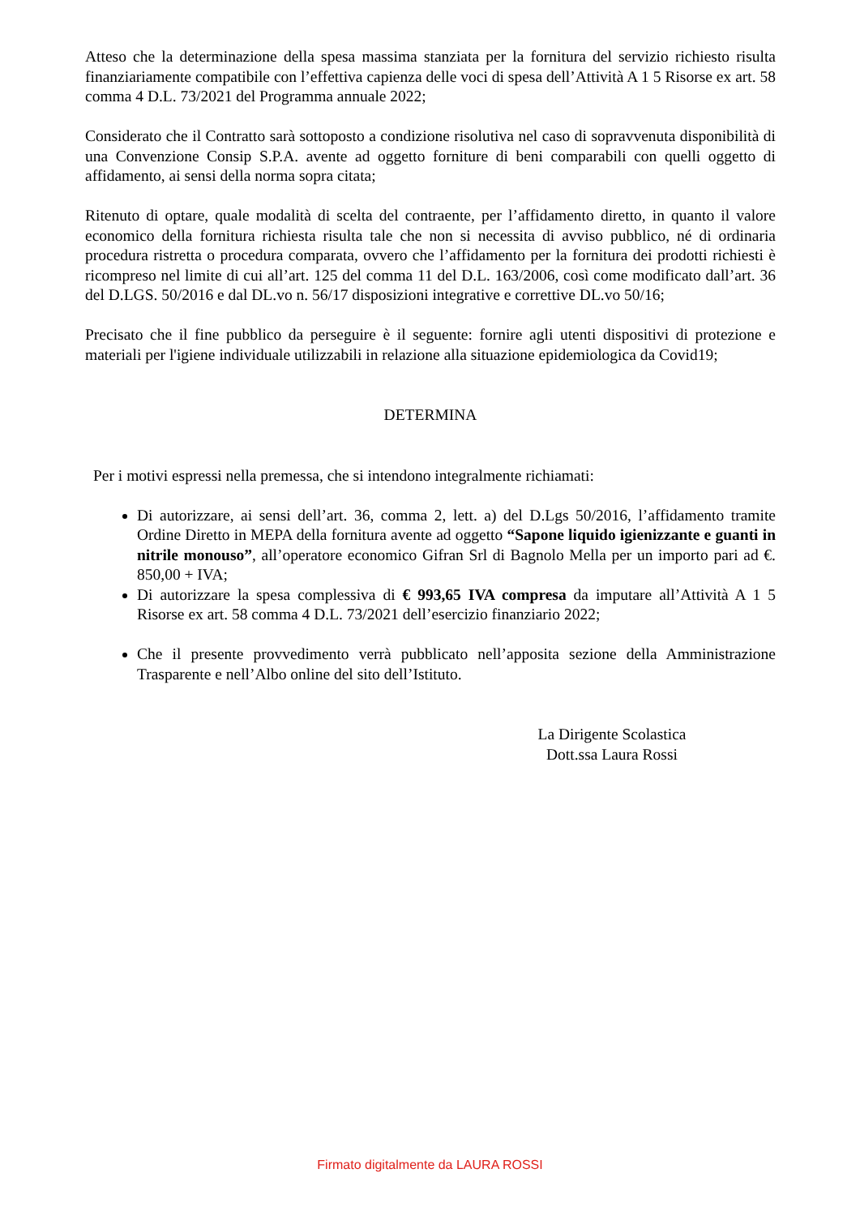Atteso che la determinazione della spesa massima stanziata per la fornitura del servizio richiesto risulta finanziariamente compatibile con l’effettiva capienza delle voci di spesa dell’Attività A 1 5 Risorse ex art. 58 comma 4 D.L. 73/2021 del Programma annuale 2022;
Considerato che il Contratto sarà sottoposto a condizione risolutiva nel caso di sopravvenuta disponibilità di una Convenzione Consip S.P.A. avente ad oggetto forniture di beni comparabili con quelli oggetto di affidamento, ai sensi della norma sopra citata;
Ritenuto di optare, quale modalità di scelta del contraente, per l’affidamento diretto, in quanto il valore economico della fornitura richiesta risulta tale che non si necessita di avviso pubblico, né di ordinaria procedura ristretta o procedura comparata, ovvero che l’affidamento per la fornitura dei prodotti richiesti è ricompreso nel limite di cui all’art. 125 del comma 11 del D.L. 163/2006, così come modificato dall’art. 36 del D.LGS. 50/2016 e dal DL.vo n. 56/17 disposizioni integrative e correttive DL.vo 50/16;
Precisato che il fine pubblico da perseguire è il seguente: fornire agli utenti dispositivi di protezione e materiali per l'igiene individuale utilizzabili in relazione alla situazione epidemiologica da Covid19;
DETERMINA
Per i motivi espressi nella premessa, che si intendono integralmente richiamati:
Di autorizzare, ai sensi dell’art. 36, comma 2, lett. a) del D.Lgs 50/2016, l’affidamento tramite Ordine Diretto in MEPA della fornitura avente ad oggetto “Sapone liquido igienizzante e guanti in nitrile monouso”, all’operatore economico Gifran Srl di Bagnolo Mella per un importo pari ad €. 850,00 + IVA;
Di autorizzare la spesa complessiva di € 993,65 IVA compresa da imputare all’Attività A 1 5 Risorse ex art. 58 comma 4 D.L. 73/2021 dell’esercizio finanziario 2022;
Che il presente provvedimento verrà pubblicato nell’apposita sezione della Amministrazione Trasparente e nell’Albo online del sito dell’Istituto.
La Dirigente Scolastica
Dott.ssa Laura Rossi
Firmato digitalmente da LAURA ROSSI